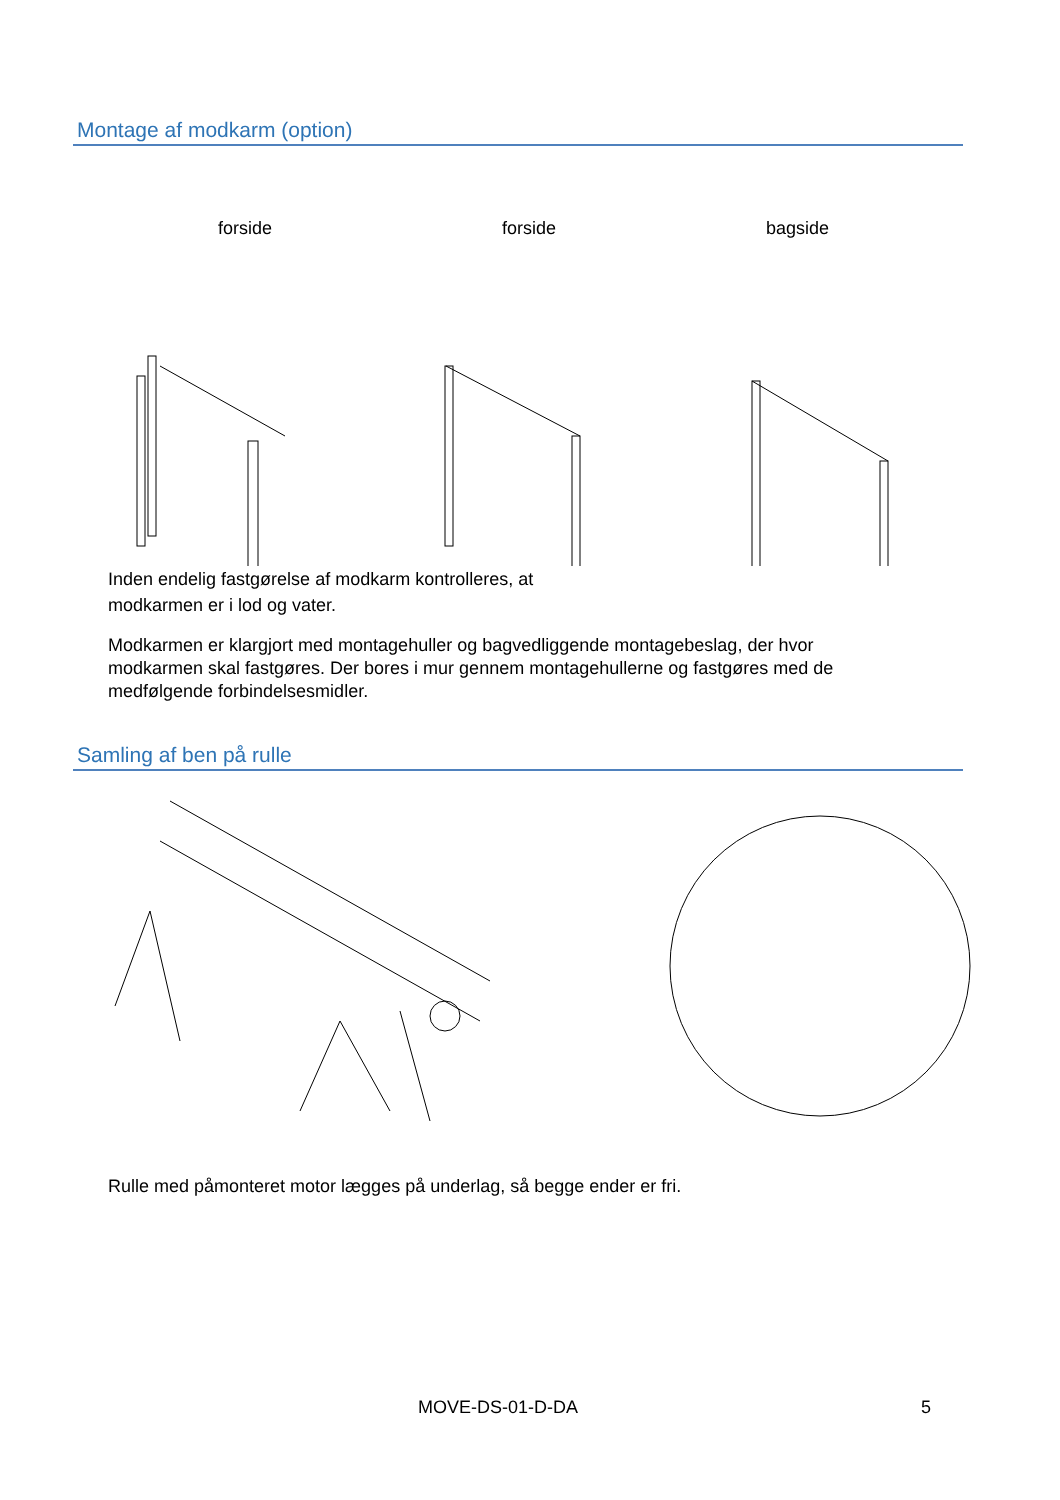Montage af modkarm (option)
forside forside bagside
Inden endelig fastgørelse af modkarm kontrolleres, at modkarmen er i lod og vater.
Modkarmen er klargjort med montagehuller og bagvedliggende montagebeslag, der hvor modkarmen skal fastgøres. Der bores i mur gennem montagehullerne og fastgøres med de medfølgende forbindelsesmidler.
Samling af ben på rulle
Rulle med påmonteret motor lægges på underlag, så begge ender er fri.
MOVE-DS-01-D-DA 5